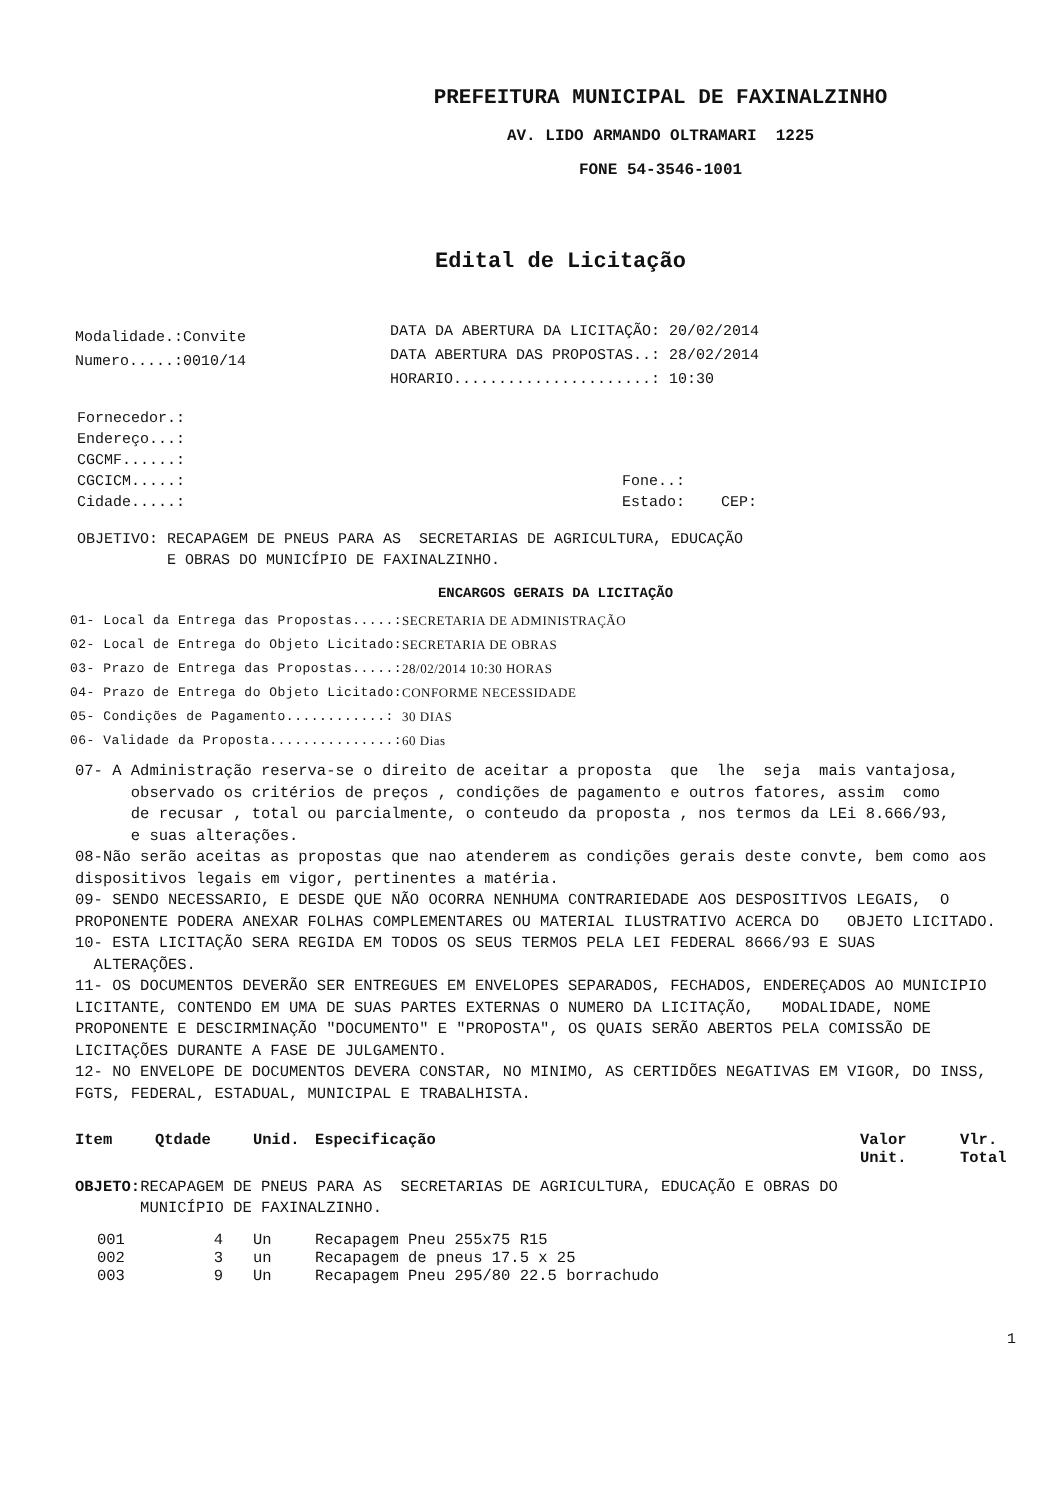PREFEITURA MUNICIPAL DE FAXINALZINHO
AV. LIDO ARMANDO OLTRAMARI 1225
FONE 54-3546-1001
Edital de Licitação
Modalidade.:Convite
Numero.....:0010/14
DATA DA ABERTURA DA LICITAÇÃO: 20/02/2014
DATA ABERTURA DAS PROPOSTAS..: 28/02/2014
HORARIO......................: 10:30
Fornecedor.:
Endereço...:
CGCMF......:
CGCICM.....: Fone..:
Cidade.....: Estado: CEP:
OBJETIVO: RECAPAGEM DE PNEUS PARA AS SECRETARIAS DE AGRICULTURA, EDUCAÇÃO
E OBRAS DO MUNICÍPIO DE FAXINALZINHO.
ENCARGOS GERAIS DA LICITAÇÃO
| 01- Local da Entrega das Propostas.....: | SECRETARIA DE ADMINISTRAÇÃO |
| 02- Local de Entrega do Objeto Licitado: | SECRETARIA DE OBRAS |
| 03- Prazo de Entrega das Propostas.....: | 28/02/2014 10:30 HORAS |
| 04- Prazo de Entrega do Objeto Licitado: | CONFORME NECESSIDADE |
| 05- Condições de Pagamento............: | 30 DIAS |
| 06- Validade da Proposta...............: | 60 Dias |
07- A Administração reserva-se o direito de aceitar a proposta que lhe seja mais vantajosa,
observado os critérios de preços , condições de pagamento e outros fatores, assim como
de recusar , total ou parcialmente, o conteudo da proposta , nos termos da LEi 8.666/93,
e suas alterações.
08-Não serão aceitas as propostas que nao atenderem as condições gerais deste convte, bem como aos dispositivos legais em vigor, pertinentes a matéria.
09- SENDO NECESSARIO, E DESDE QUE NÃO OCORRA NENHUMA CONTRARIEDADE AOS DESPOSITIVOS LEGAIS, O PROPONENTE PODERA ANEXAR FOLHAS COMPLEMENTARES OU MATERIAL ILUSTRATIVO ACERCA DO OBJETO LICITADO.
10- ESTA LICITAÇÃO SERA REGIDA EM TODOS OS SEUS TERMOS PELA LEI FEDERAL 8666/93 E SUAS ALTERAÇÕES.
11- OS DOCUMENTOS DEVERÃO SER ENTREGUES EM ENVELOPES SEPARADOS, FECHADOS, ENDEREÇADOS AO MUNICIPIO LICITANTE, CONTENDO EM UMA DE SUAS PARTES EXTERNAS O NUMERO DA LICITAÇÃO, MODALIDADE, NOME PROPONENTE E DESCIRMINAÇÃO "DOCUMENTO" E "PROPOSTA", OS QUAIS SERÃO ABERTOS PELA COMISSÃO DE LICITAÇÕES DURANTE A FASE DE JULGAMENTO.
12- NO ENVELOPE DE DOCUMENTOS DEVERA CONSTAR, NO MINIMO, AS CERTIDÕES NEGATIVAS EM VIGOR, DO INSS, FGTS, FEDERAL, ESTADUAL, MUNICIPAL E TRABALHISTA.
| Item | Qtdade | Unid. | Especificação | Valor Unit. | Vlr. Total |
| --- | --- | --- | --- | --- | --- |
| OBJETO: RECAPAGEM DE PNEUS PARA AS SECRETARIAS DE AGRICULTURA, EDUCAÇÃO E OBRAS DO MUNICÍPIO DE FAXINALZINHO. | | | | | |
| 001 | 4 | Un | Recapagem Pneu 255x75 R15 | | |
| 002 | 3 | un | Recapagem de pneus 17.5 x 25 | | |
| 003 | 9 | Un | Recapagem Pneu 295/80 22.5 borrachudo | | |
1